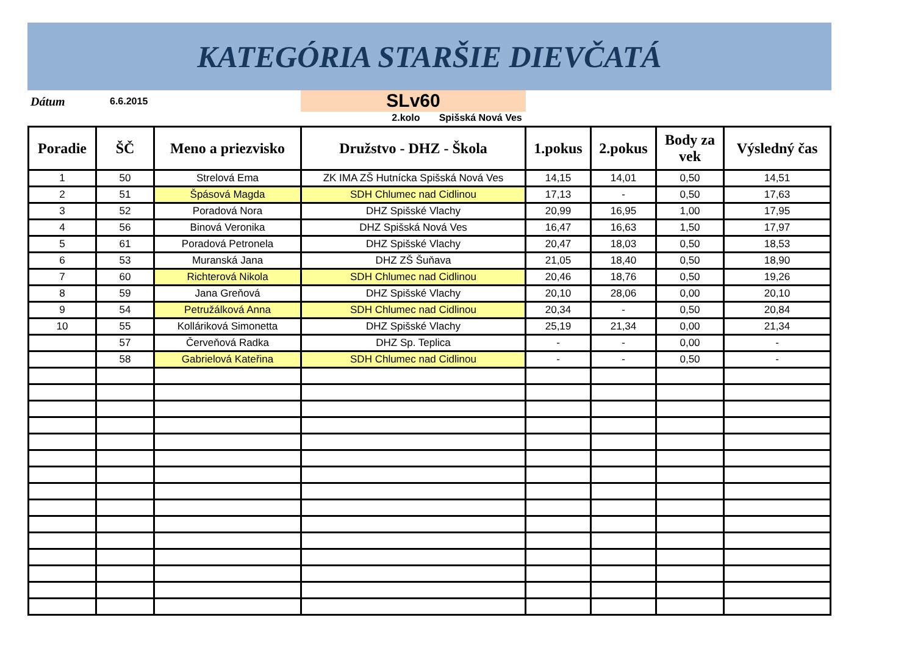KATEGÓRIA STARŠIE DIEVČATÁ
Dátum 6.6.2015
SLv60
2.kolo Spišská Nová Ves
| Poradie | ŠČ | Meno a priezvisko | Družstvo - DHZ - Škola | 1.pokus | 2.pokus | Body za vek | Výsledný čas |
| --- | --- | --- | --- | --- | --- | --- | --- |
| 1 | 50 | Strelová Ema | ZK IMA ZŠ Hutnícka Spišská Nová Ves | 14,15 | 14,01 | 0,50 | 14,51 |
| 2 | 51 | Špásová Magda | SDH Chlumec nad Cidlinou | 17,13 | - | 0,50 | 17,63 |
| 3 | 52 | Poradová Nora | DHZ Spišské Vlachy | 20,99 | 16,95 | 1,00 | 17,95 |
| 4 | 56 | Binová Veronika | DHZ Spišská Nová Ves | 16,47 | 16,63 | 1,50 | 17,97 |
| 5 | 61 | Poradová Petronela | DHZ Spišské Vlachy | 20,47 | 18,03 | 0,50 | 18,53 |
| 6 | 53 | Muranská Jana | DHZ ZŠ Šuňava | 21,05 | 18,40 | 0,50 | 18,90 |
| 7 | 60 | Richterová Nikola | SDH Chlumec nad Cidlinou | 20,46 | 18,76 | 0,50 | 19,26 |
| 8 | 59 | Jana Greňová | DHZ Spišské Vlachy | 20,10 | 28,06 | 0,00 | 20,10 |
| 9 | 54 | Petružálková Anna | SDH Chlumec nad Cidlinou | 20,34 | - | 0,50 | 20,84 |
| 10 | 55 | Kolláriková Simonetta | DHZ Spišské Vlachy | 25,19 | 21,34 | 0,00 | 21,34 |
| | 57 | Červeňová Radka | DHZ Sp. Teplica | - | - | 0,00 | - |
| | 58 | Gabrielová Kateřina | SDH Chlumec nad Cidlinou | - | - | 0,50 | - |